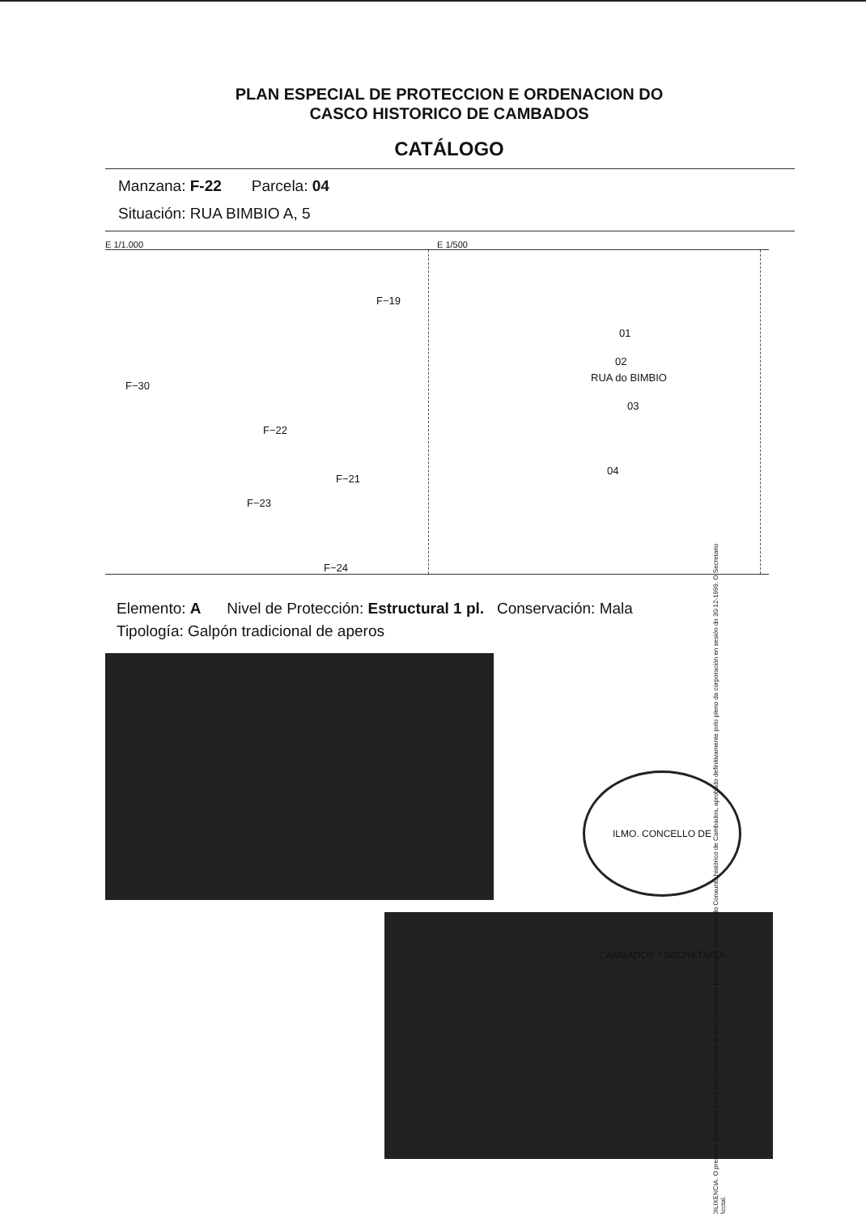PLAN ESPECIAL DE PROTECCION E ORDENACION DO
CASCO HISTORICO DE CAMBADOS
CATÁLOGO
Manzana: F-22 Parcela: 04
Situación: RUA BIMBIO A, 5
E 1/1.000 E 1/500
F−19
F−30
F−22
F−21
F−23
F−24
RUA do BIMBIO
01
02
03
04
Elemento: A Nivel de Protección: Estructural 1 pl. Conservación: Mala
Tipología: Galpón tradicional de aperos
DILIXENCIA. O presente documento forma parte integrante do plan especial de protección e ordenación do Conxunto histórico de Cambados, aprobado definitivamente polo pleno da corporación en sesión do 30-12-1999. O Secretario Acctal.
ILMO. CONCELLO DE CAMBADOS * SECRETARIA